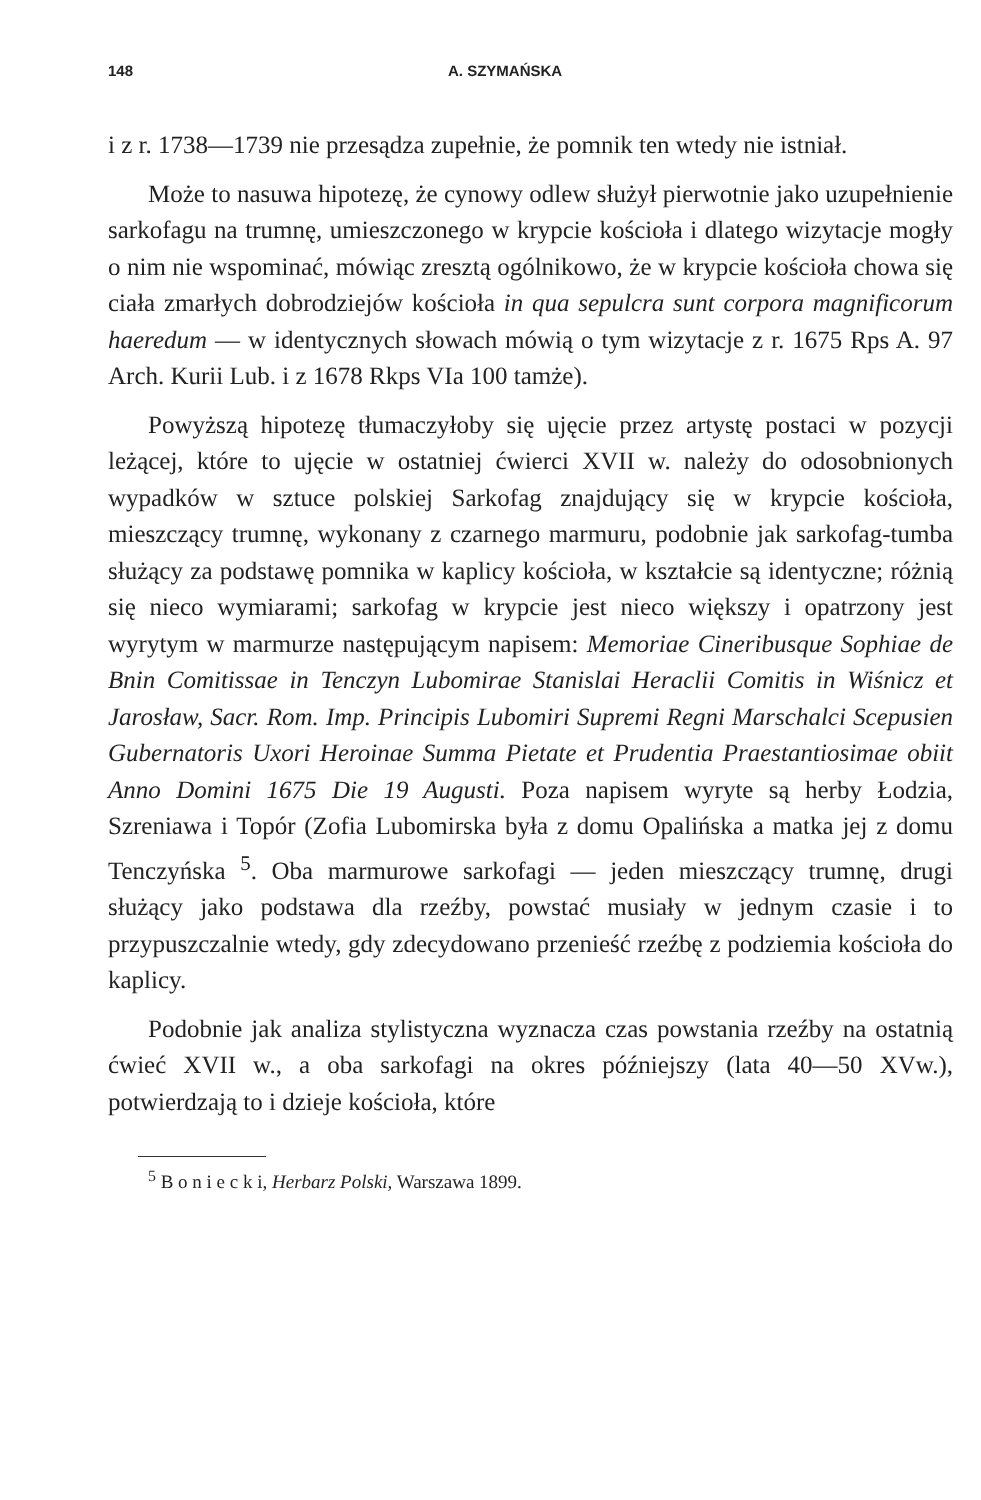148 A. SZYMAŃSKA
i z r. 1738—1739 nie przesądza zupełnie, że pomnik ten wtedy nie istniał.
Może to nasuwa hipotezę, że cynowy odlew służył pierwotnie jako uzupełnienie sarkofagu na trumnę, umieszczonego w krypcie kościoła i dlatego wizytacje mogły o nim nie wspominać, mówiąc zresztą ogólnikowo, że w krypcie kościoła chowa się ciała zmarłych dobrodziejów kościoła in qua sepulcra sunt corpora magnificorum haeredum — w identycznych słowach mówią o tym wizytacje z r. 1675 Rps A. 97 Arch. Kurii Lub. i z 1678 Rkps VIa 100 tamże).
Powyższą hipotezę tłumaczyłoby się ujęcie przez artystę postaci w pozycji leżącej, które to ujęcie w ostatniej ćwierci XVII w. należy do odosobnionych wypadków w sztuce polskiej Sarkofag znajdujący się w krypcie kościoła, mieszczący trumnę, wykonany z czarnego marmuru, podobnie jak sarkofag-tumba służący za podstawę pomnika w kaplicy kościoła, w kształcie są identyczne; różnią się nieco wymiarami; sarkofag w krypcie jest nieco większy i opatrzony jest wyrytym w marmurze następującym napisem: Memoriae Cineribusque Sophiae de Bnin Comitissae in Tenczyn Lubomirae Stanislai Heraclii Comitis in Wiśnicz et Jarosław, Sacr. Rom. Imp. Principis Lubomiri Supremi Regni Marschalci Scepusien Gubernatoris Uxori Heroinae Summa Pietate et Prudentia Praestantiosimae obiit Anno Domini 1675 Die 19 Augusti. Poza napisem wyryte są herby Łodzia, Szreniawa i Topór (Zofia Lubomirska była z domu Opalińska a matka jej z domu Tenczyńska <sup>5</sup>. Oba marmurowe sarkofagi — jeden mieszczący trumnę, drugi służący jako podstawa dla rzeźby, powstać musiały w jednym czasie i to przypuszczalnie wtedy, gdy zdecydowano przenieść rzeźbę z podziemia kościoła do kaplicy.
Podobnie jak analiza stylistyczna wyznacza czas powstania rzeźby na ostatnią ćwieć XVII w., a oba sarkofagi na okres późniejszy (lata 40—50 XVw.), potwierdzają to i dzieje kościoła, które
<sup>5</sup> B o n i e c k i, Herbarz Polski, Warszawa 1899.